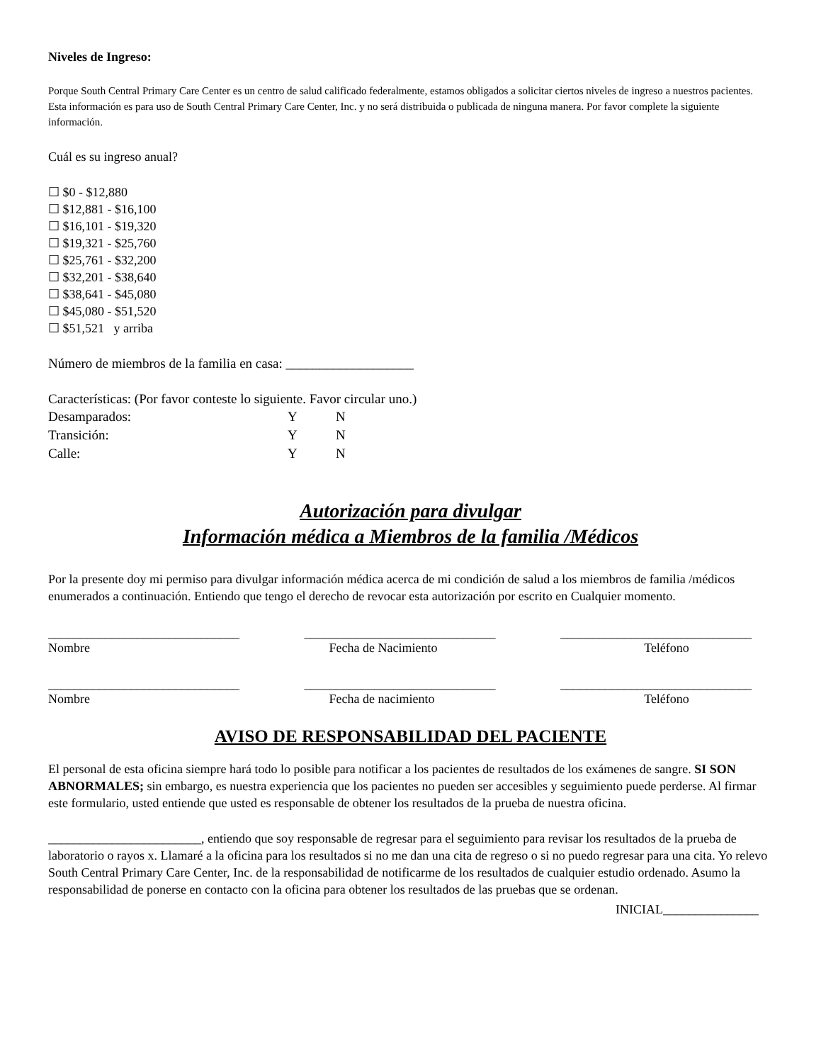Niveles de Ingreso:
Porque South Central Primary Care Center es un centro de salud calificado federalmente, estamos obligados a solicitar ciertos niveles de ingreso a nuestros pacientes. Esta información es para uso de South Central Primary Care Center, Inc. y no será distribuida o publicada de ninguna manera. Por favor complete la siguiente información.
Cuál es su ingreso anual?
☐ $0 - $12,880
☐ $12,881 - $16,100
☐ $16,101 - $19,320
☐ $19,321 - $25,760
☐ $25,761 - $32,200
☐ $32,201 - $38,640
☐ $38,641 - $45,080
☐ $45,080 - $51,520
☐ $51,521 y arriba
Número de miembros de la familia en casa: ___________________
Características: (Por favor conteste lo siguiente. Favor circular uno.)
| Desamparados: | Y | N |
| Transición: | Y | N |
| Calle: | Y | N |
Autorización para divulgar
Información médica a Miembros de la familia /Médicos
Por la presente doy mi permiso para divulgar información médica acerca de mi condición de salud a los miembros de familia /médicos enumerados a continuación. Entiendo que tengo el derecho de revocar esta autorización por escrito en Cualquier momento.
______________________________
______________________________
______________________________
Nombre Fecha de Nacimiento Teléfono
______________________________
______________________________
______________________________
Nombre Fecha de nacimiento Teléfono
AVISO DE RESPONSABILIDAD DEL PACIENTE
El personal de esta oficina siempre hará todo lo posible para notificar a los pacientes de resultados de los exámenes de sangre. SI SON ABNORMALES; sin embargo, es nuestra experiencia que los pacientes no pueden ser accesibles y seguimiento puede perderse. Al firmar este formulario, usted entiende que usted es responsable de obtener los resultados de la prueba de nuestra oficina.
________________________, entiendo que soy responsable de regresar para el seguimiento para revisar los resultados de la prueba de laboratorio o rayos x. Llamaré a la oficina para los resultados si no me dan una cita de regreso o si no puedo regresar para una cita. Yo relevo South Central Primary Care Center, Inc. de la responsabilidad de notificarme de los resultados de cualquier estudio ordenado. Asumo la responsabilidad de ponerse en contacto con la oficina para obtener los resultados de las pruebas que se ordenan.
INICIAL_______________